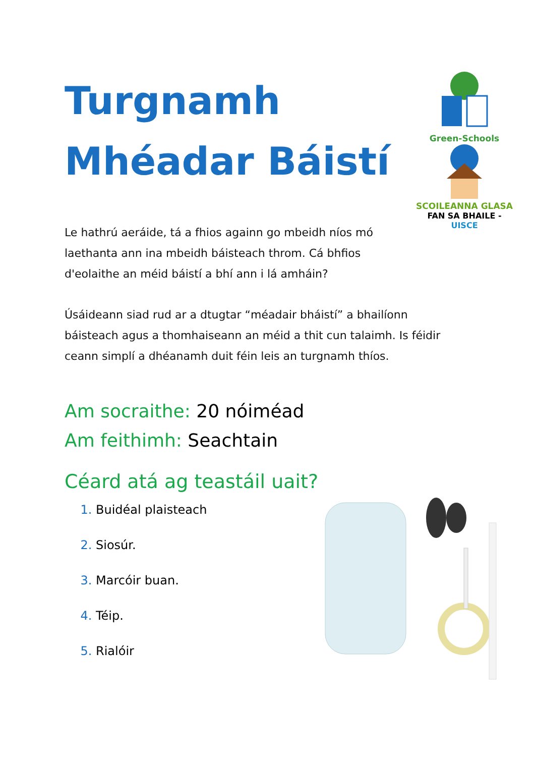Turgnamh
Mhéadar Báistí
Le hathrú aeráide, tá a fhios againn go mbeidh níos mó laethanta ann ina mbeidh báisteach throm. Cá bhfios d'eolaithe an méid báistí a bhí ann i lá amháin?
Green-Schools
SCOILEANNA GLASA
FAN SA BHAILE - UISCE
Úsáideann siad rud ar a dtugtar “méadair bháistí” a bhailíonn báisteach agus a thomhaiseann an méid a thit cun talaimh. Is féidir ceann simplí a dhéanamh duit féin leis an turgnamh thíos.
Am socraithe: 20 nóiméad
Am feithimh: Seachtain
Céard atá ag teastáil uait?
Buidéal plaisteach
Siosúr.
Marcóir buan.
Téip.
Rialóir